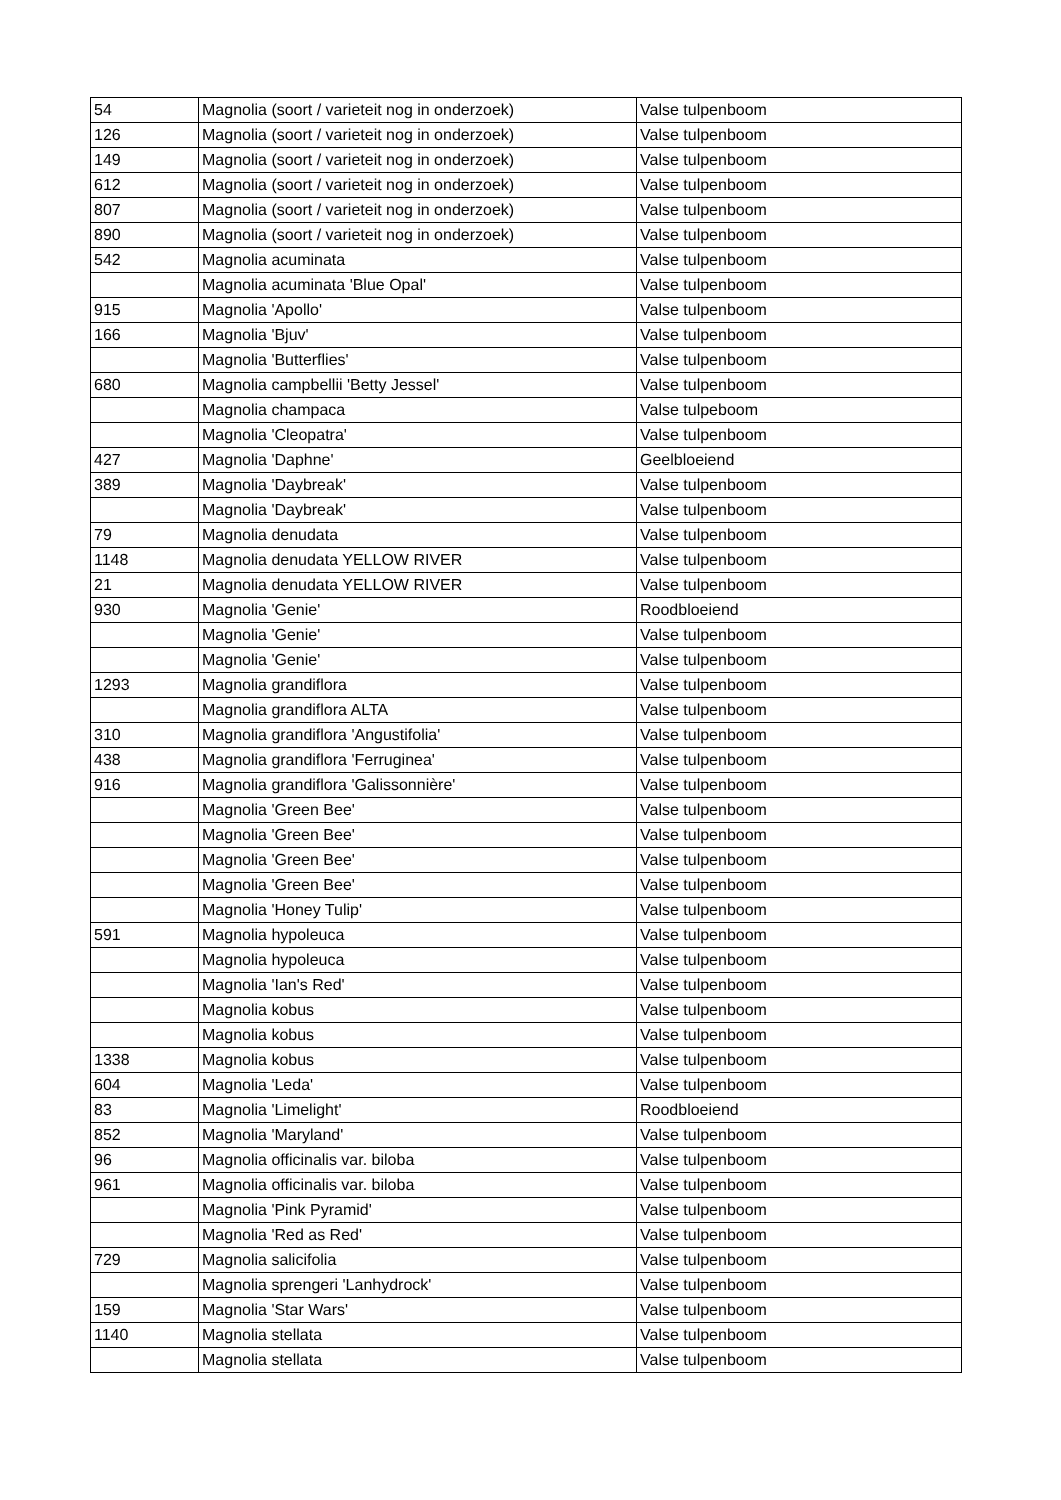| 54 | Magnolia (soort / varieteit nog in onderzoek) | Valse tulpenboom |
| 126 | Magnolia (soort / varieteit nog in onderzoek) | Valse tulpenboom |
| 149 | Magnolia (soort / varieteit nog in onderzoek) | Valse tulpenboom |
| 612 | Magnolia (soort / varieteit nog in onderzoek) | Valse tulpenboom |
| 807 | Magnolia (soort / varieteit nog in onderzoek) | Valse tulpenboom |
| 890 | Magnolia (soort / varieteit nog in onderzoek) | Valse tulpenboom |
| 542 | Magnolia acuminata | Valse tulpenboom |
| | Magnolia acuminata 'Blue Opal' | Valse tulpenboom |
| 915 | Magnolia 'Apollo' | Valse tulpenboom |
| 166 | Magnolia 'Bjuv' | Valse tulpenboom |
| | Magnolia 'Butterflies' | Valse tulpenboom |
| 680 | Magnolia campbellii 'Betty Jessel' | Valse tulpenboom |
| | Magnolia champaca | Valse tulpeboom |
| | Magnolia 'Cleopatra' | Valse tulpenboom |
| 427 | Magnolia 'Daphne' | Geelbloeiend |
| 389 | Magnolia 'Daybreak' | Valse tulpenboom |
| | Magnolia 'Daybreak' | Valse tulpenboom |
| 79 | Magnolia denudata | Valse tulpenboom |
| 1148 | Magnolia denudata YELLOW RIVER | Valse tulpenboom |
| 21 | Magnolia denudata YELLOW RIVER | Valse tulpenboom |
| 930 | Magnolia 'Genie' | Roodbloeiend |
| | Magnolia 'Genie' | Valse tulpenboom |
| | Magnolia 'Genie' | Valse tulpenboom |
| 1293 | Magnolia grandiflora | Valse tulpenboom |
| | Magnolia grandiflora ALTA | Valse tulpenboom |
| 310 | Magnolia grandiflora 'Angustifolia' | Valse tulpenboom |
| 438 | Magnolia grandiflora 'Ferruginea' | Valse tulpenboom |
| 916 | Magnolia grandiflora 'Galissonnière' | Valse tulpenboom |
| | Magnolia 'Green Bee' | Valse tulpenboom |
| | Magnolia 'Green Bee' | Valse tulpenboom |
| | Magnolia 'Green Bee' | Valse tulpenboom |
| | Magnolia 'Green Bee' | Valse tulpenboom |
| | Magnolia 'Honey Tulip' | Valse tulpenboom |
| 591 | Magnolia hypoleuca | Valse tulpenboom |
| | Magnolia hypoleuca | Valse tulpenboom |
| | Magnolia 'Ian's Red' | Valse tulpenboom |
| | Magnolia kobus | Valse tulpenboom |
| | Magnolia kobus | Valse tulpenboom |
| 1338 | Magnolia kobus | Valse tulpenboom |
| 604 | Magnolia 'Leda' | Valse tulpenboom |
| 83 | Magnolia 'Limelight' | Roodbloeiend |
| 852 | Magnolia 'Maryland' | Valse tulpenboom |
| 96 | Magnolia officinalis var. biloba | Valse tulpenboom |
| 961 | Magnolia officinalis var. biloba | Valse tulpenboom |
| | Magnolia 'Pink Pyramid' | Valse tulpenboom |
| | Magnolia 'Red as Red' | Valse tulpenboom |
| 729 | Magnolia salicifolia | Valse tulpenboom |
| | Magnolia sprengeri 'Lanhydrock' | Valse tulpenboom |
| 159 | Magnolia 'Star Wars' | Valse tulpenboom |
| 1140 | Magnolia stellata | Valse tulpenboom |
| | Magnolia stellata | Valse tulpenboom |